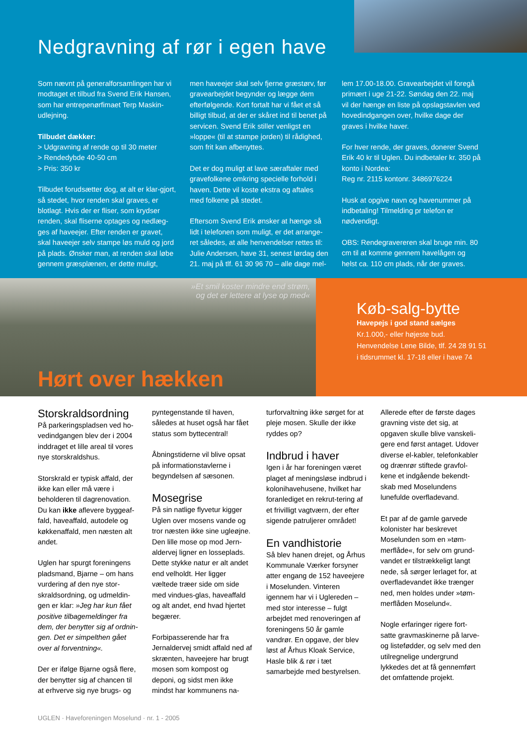Nedgravning af rør i egen have
Som nævnt på generalforsamlingen har vi modtaget et tilbud fra Svend Erik Hansen, som har entrepenørfimaet Terp Maskin-udlejning.
Tilbudet dækker:
> Udgravning af rende op til 30 meter
> Rendedybde 40-50 cm
> Pris: 350 kr
Tilbudet forudsætter dog, at alt er klar-gjort, så stedet, hvor renden skal graves, er blotlagt. Hvis der er fliser, som krydser renden, skal fliserne optages og nedlæg-ges af haveejer. Efter renden er gravet, skal haveejer selv stampe løs muld og jord på plads. Ønsker man, at renden skal løbe gennem græsplænen, er dette muligt,
men haveejer skal selv fjerne græstørv, før gravearbejdet begynder og lægge dem efterfølgende. Kort fortalt har vi fået et så billigt tilbud, at der er skåret ind til benet på servicen. Svend Erik stiller venligst en »loppe« (til at stampe jorden) til rådighed, som frit kan afbenyttes.
Det er dog muligt at lave særaftaler med gravefolkene omkring specielle forhold i haven. Dette vil koste ekstra og aftales med folkene på stedet.
Eftersom Svend Erik ønsker at hænge så lidt i telefonen som muligt, er det arrange-ret således, at alle henvendelser rettes til: Julie Andersen, have 31, senest lørdag den 21. maj på tlf. 61 30 96 70 – alle dage mel-
lem 17.00-18.00. Gravearbejdet vil foregå primært i uge 21-22. Søndag den 22. maj vil der hænge en liste på opslagstavlen ved hovedindgangen over, hvilke dage der graves i hvilke haver.
For hver rende, der graves, donerer Svend Erik 40 kr til Uglen. Du indbetaler kr. 350 på konto i Nordea:
Reg nr. 2115 kontonr. 3486976224
Husk at opgive navn og havenummer på indbetaling! Tilmelding pr telefon er nødvendigt.
OBS: Rendegravereren skal bruge min. 80 cm til at komme gennem havelågen og helst ca. 110 cm plads, når der graves.
»Et smil koster mindre end strøm,
og det er lettere at lyse op med«
Hørt over hækken
Køb-salg-bytte
Havepejs i god stand sælges
Kr.1.000,- eller højeste bud.
Henvendelse Lene Bilde, tlf. 24 28 91 51
i tidsrummet kl. 17-18 eller i have 74
Storskraldsordning
På parkeringspladsen ved ho-vedindgangen blev der i 2004 inddraget et lille areal til vores nye storskraldshus.
Storskrald er typisk affald, der ikke kan eller må være i beholderen til dagrenovation. Du kan ikke aflevere byggeaf-fald, haveaffald, autodele og køkkenaffald, men næsten alt andet.
Uglen har spurgt foreningens pladsmand, Bjarne – om hans vurdering af den nye stor-skraldsordning, og udmeldin-gen er klar: »Jeg har kun fået positive tilbagemeldinger fra dem, der benytter sig af ordnin-gen. Det er simpelthen gået over al forventning«.
Der er ifølge Bjarne også flere, der benytter sig af chancen til at erhverve sig nye brugs- og
pyntegenstande til haven, således at huset også har fået status som byttecentral!
Åbningstiderne vil blive opsat på informationstavlerne i begyndelsen af sæsonen.
Mosegrise
På sin natlige flyvetur kigger Uglen over mosens vande og tror næsten ikke sine ugleøjne. Den lille mose op mod Jern-aldervej ligner en losseplads. Dette stykke natur er alt andet end velholdt. Her ligger væltede træer side om side med vindues-glas, haveaffald og alt andet, end hvad hjertet begærer.
Forbipasserende har fra Jernaldervej smidt affald ned af skrænten, haveejere har brugt mosen som kompost og deponi, og sidst men ikke mindst har kommunens na-
turforvaltning ikke sørget for at pleje mosen. Skulle der ikke ryddes op?
Indbrud i haver
Igen i år har foreningen været plaget af meningsløse indbrud i kolonihavehusene, hvilket har foranlediget en rekrut-tering af et frivilligt vagtværn, der efter sigende patruljerer området!
En vandhistorie
Så blev hanen drejet, og Århus Kommunale Værker forsyner atter engang de 152 haveejere i Moselunden. Vinteren igennem har vi i Uglereden – med stor interesse – fulgt arbejdet med renoveringen af foreningens 50 år gamle vandrør. En opgave, der blev løst af Århus Kloak Service, Hasle blik & rør i tæt samarbejde med bestyrelsen.
Allerede efter de første dages gravning viste det sig, at opgaven skulle blive vanskeli-gere end først antaget. Udover diverse el-kabler, telefonkabler og drænrør stiftede gravfol-kene et indgående bekendt-skab med Moselundens lunefulde overfladevand.
Et par af de gamle garvede kolonister har beskrevet Moselunden som en »tøm-merflåde«, for selv om grund-vandet er tilstrækkeligt langt nede, så sørger lerlaget for, at overfladevandet ikke trænger ned, men holdes under »tøm-merflåden Moselund«.
Nogle erfaringer rigere fort-satte gravmaskinerne på larve- og listefødder, og selv med den utilregnelige undergrund lykkedes det at få gennemført det omfattende projekt.
UGLEN · Haveforeningen Moselund · nr. 1 - 2005